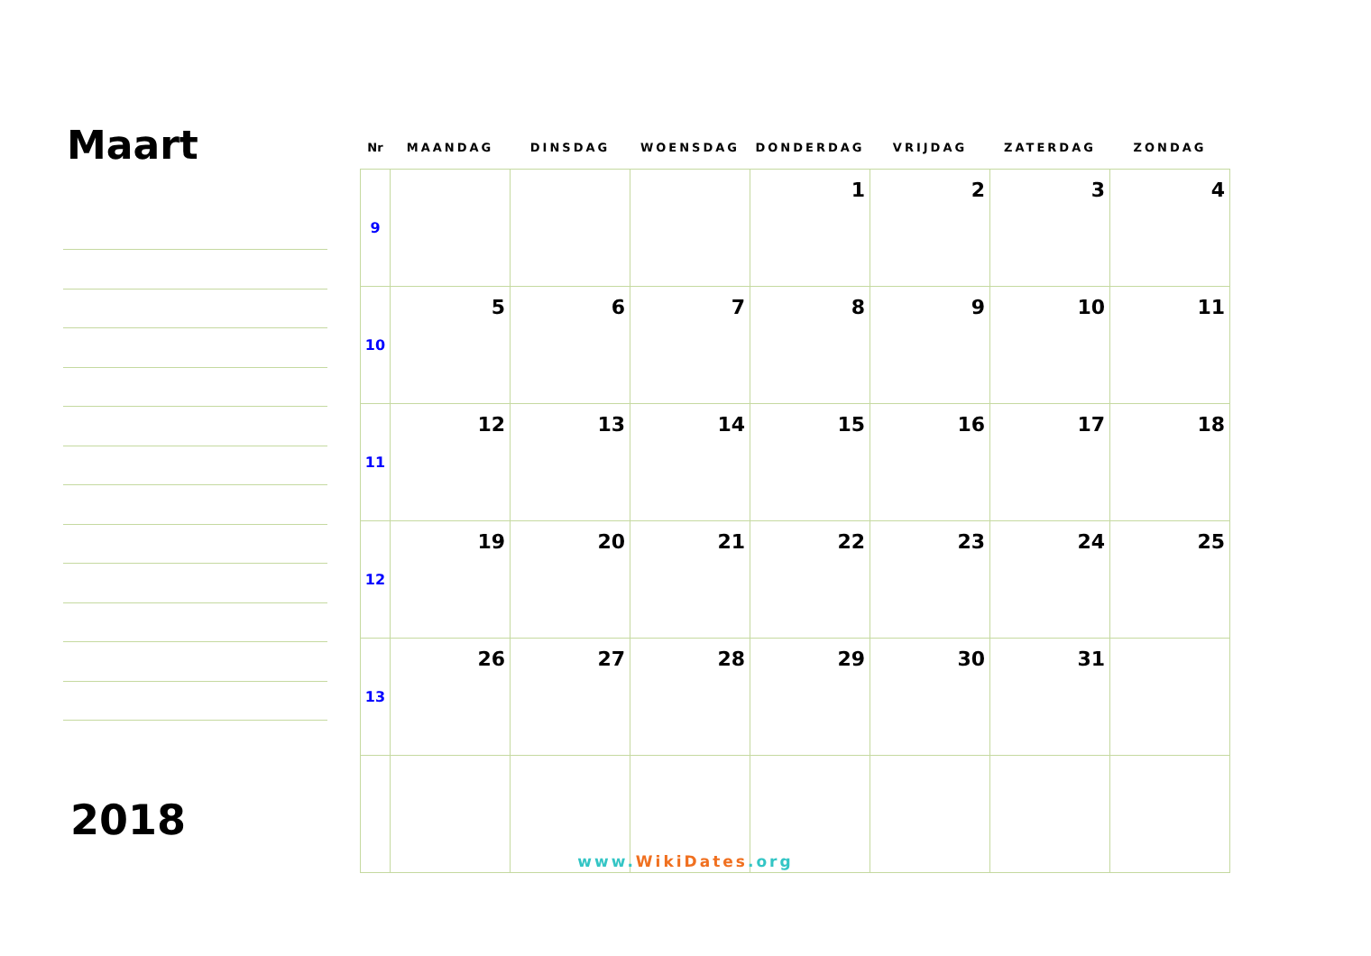Maart
2018
| Nr | MAANDAG | DINSDAG | WOENSDAG | DONDERDAG | VRIJDAG | ZATERDAG | ZONDAG |
| --- | --- | --- | --- | --- | --- | --- | --- |
| 9 | | | | 1 | 2 | 3 | 4 |
| 10 | 5 | 6 | 7 | 8 | 9 | 10 | 11 |
| 11 | 12 | 13 | 14 | 15 | 16 | 17 | 18 |
| 12 | 19 | 20 | 21 | 22 | 23 | 24 | 25 |
| 13 | 26 | 27 | 28 | 29 | 30 | 31 | |
www. WikiDates.org